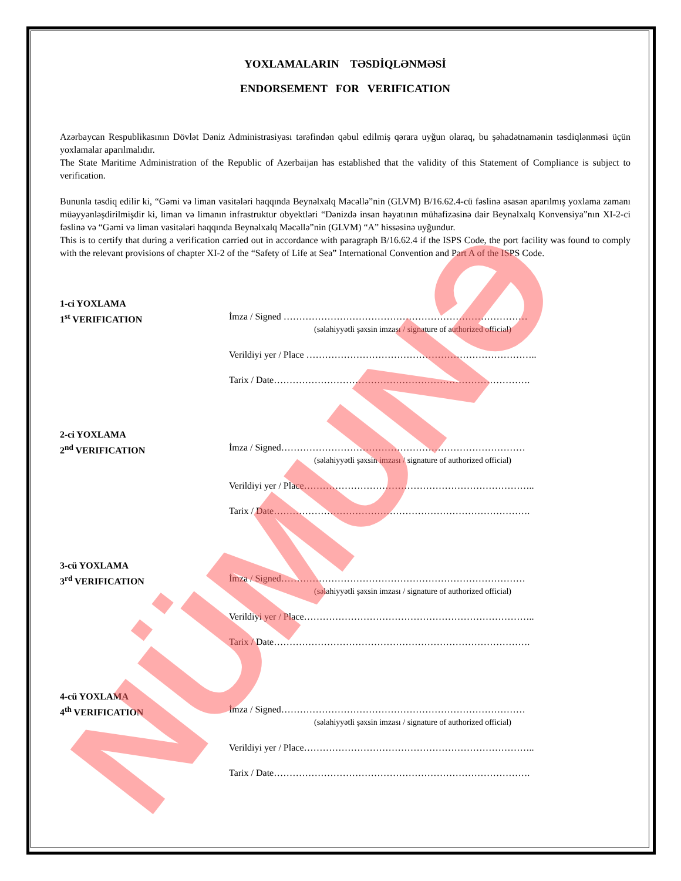YOXLAMALARIN TƏSDİQLƏNMƏSİ
ENDORSEMENT FOR VERIFICATION
Azərbaycan Respublikasının Dövlət Dəniz Administrasiyası tərəfindən qəbul edilmiş qərara uyğun olaraq, bu şəhadətnamənin təsdiqlənməsi üçün yoxlamalar aparılmalıdır.
The State Maritime Administration of the Republic of Azerbaijan has established that the validity of this Statement of Compliance is subject to verification.
Bununla təsdiq edilir ki, “Gəmi və liman vasitələri haqqında Beynəlxalq Məcəllə”nin (GLVM) B/16.62.4-cü fəslinə əsasən aparılmış yoxlama zamanı müəyyənləşdirilmişdir ki, liman və limanın infrastruktur obyektləri “Dənizdə insan həyatının mühafizəsinə dair Beynəlxalq Konvensiya”nın XI-2-ci fəslinə və “Gəmi və liman vasitələri haqqında Beynəlxalq Məcəllə”nin (GLVM) “A” hissəsinə uyğundur.
This is to certify that during a verification carried out in accordance with paragraph B/16.62.4 if the ISPS Code, the port facility was found to comply with the relevant provisions of chapter XI-2 of the “Safety of Life at Sea” International Convention and Part A of the ISPS Code.
1-ci YOXLAMA
1<sup>st</sup> VERIFICATION
İmza / Signed ……………………………………………………………………
(səlahiyyətli şəxsin imzası / signature of authorized official)
Verildiyi yer / Place ………………………………………………………………..
Tarix / Date……………………………………………………………………….
2-ci YOXLAMA
2<sup>nd</sup> VERIFICATION
İmza / Signed……………………………………………………………………
(səlahiyyətli şəxsin imzası / signature of authorized official)
Verildiyi yer / Place………………………………………………………………..
Tarix / Date……………………………………………………………………….
3-cü YOXLAMA
3<sup>rd</sup> VERIFICATION
İmza / Signed……………………………………………………………………
(səlahiyyətli şəxsin imzası / signature of authorized official)
Verildiyi yer / Place………………………………………………………………..
Tarix / Date……………………………………………………………………….
4-cü YOXLAMA
4<sup>th</sup> VERIFICATION
İmza / Signed……………………………………………………………………
(səlahiyyətli şəxsin imzası / signature of authorized official)
Verildiyi yer / Place………………………………………………………………..
Tarix / Date……………………………………………………………………….
NÜMUNƏ